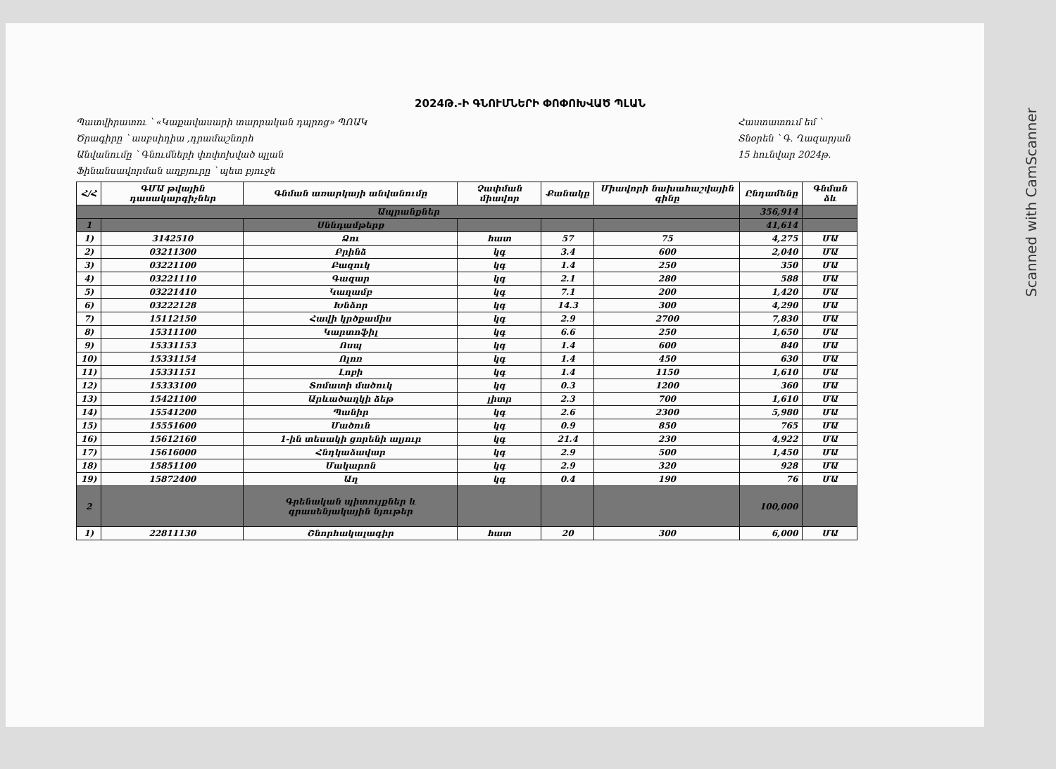Scanned with CamScanner
2024Թ.-Ի ԳՆՈՒՄՆԵՐԻ ՓՈՓՈԽՎԱԾ ՊԼԱՆ
Պատվիրատու ՝ «Կաքավասարի տարրական դպրոց» ՊՈԱԿ
Ծրագիրը ՝ ասբսիդիա ,դրամաշնորհ
Անվանումը ՝ Գնումների փոփոխված պլան
Ֆինանսավորման աղբյուրը ՝ պետ բյուջե
Հաստատում եմ ՝
Տնօրեն ՝ Գ. Ղազարյան
15 հունվար 2024թ.
| Հ/Հ | ԳՄԱ թվային դասակարգիչներ | Գնման առարկայի անվանումը | Չափման միավոր | Քանակը | Միավորի նախահաշվային գինը | Ընդամենը | Գնման ձև |
| --- | --- | --- | --- | --- | --- | --- | --- |
| Ապրանքներ | | | | | | 356,914 | |
| 1 | | Սննդամթերք | | | | 41,614 | |
| 1) | 3142510 | Ձու | հատ | 57 | 75 | 4,275 | ՄԱ |
| 2) | 03211300 | Բրինձ | կգ | 3.4 | 600 | 2,040 | ՄԱ |
| 3) | 03221100 | Բազուկ | կգ | 1.4 | 250 | 350 | ՄԱ |
| 4) | 03221110 | Գազար | կգ | 2.1 | 280 | 588 | ՄԱ |
| 5) | 03221410 | Կաղամբ | կգ | 7.1 | 200 | 1,420 | ՄԱ |
| 6) | 03222128 | Խնձոր | կգ | 14.3 | 300 | 4,290 | ՄԱ |
| 7) | 15112150 | Հավի կրծքամիս | կգ | 2.9 | 2700 | 7,830 | ՄԱ |
| 8) | 15311100 | Կարտոֆիլ | կգ | 6.6 | 250 | 1,650 | ՄԱ |
| 9) | 15331153 | Ոսպ | կգ | 1.4 | 600 | 840 | ՄԱ |
| 10) | 15331154 | Ոլոռ | կգ | 1.4 | 450 | 630 | ՄԱ |
| 11) | 15331151 | Լոբի | կգ | 1.4 | 1150 | 1,610 | ՄԱ |
| 12) | 15333100 | Տոմատի մածուկ | կգ | 0.3 | 1200 | 360 | ՄԱ |
| 13) | 15421100 | Արևածաղկի ձեթ | լիտր | 2.3 | 700 | 1,610 | ՄԱ |
| 14) | 15541200 | Պանիր | կգ | 2.6 | 2300 | 5,980 | ՄԱ |
| 15) | 15551600 | Մածուն | կգ | 0.9 | 850 | 765 | ՄԱ |
| 16) | 15612160 | 1-ին տեսակի ցորենի ալյուր | կգ | 21.4 | 230 | 4,922 | ՄԱ |
| 17) | 15616000 | Հնդկաձավար | կգ | 2.9 | 500 | 1,450 | ՄԱ |
| 18) | 15851100 | Մակարոն | կգ | 2.9 | 320 | 928 | ՄԱ |
| 19) | 15872400 | Աղ | կգ | 0.4 | 190 | 76 | ՄԱ |
| 2 | | Գրենական պիտույքներ և գրասենյակային նյութեր | | | | 100,000 | |
| 1) | 22811130 | Շնորհակալագիր | հատ | 20 | 300 | 6,000 | ՄԱ |